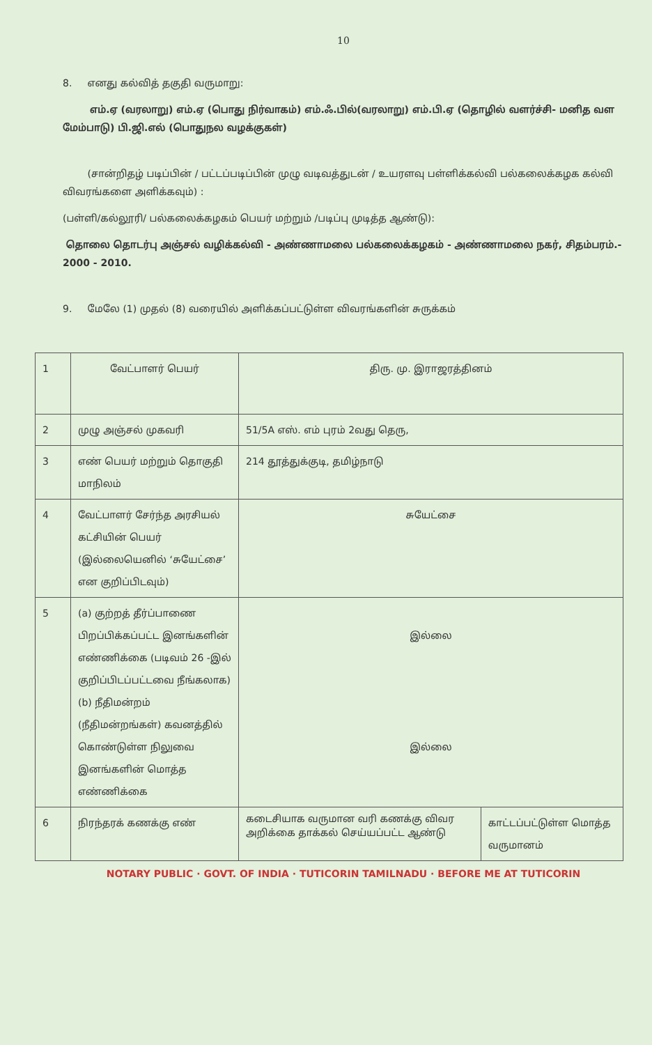10
8. எனது கல்வித் தகுதி வருமாறு:
எம்.ஏ (வரலாறு) எம்.ஏ (பொது நிர்வாகம்) எம்.ஃ.பில்(வரலாறு) எம்.பி.ஏ (தொழில் வளர்ச்சி- மனித வள மேம்பாடு) பி.ஜி.எல் (பொதுநல வழக்குகள்)
(சான்றிதழ் படிப்பின் / பட்டப்படிப்பின் முழு வடிவத்துடன் / உயரளவு பள்ளிக்கல்வி பல்கலைக்கழக கல்வி விவரங்களை அளிக்கவும்) :
(பள்ளி/கல்லூரி/ பல்கலைக்கழகம் பெயர் மற்றும் /படிப்பு முடித்த ஆண்டு):
தொலை தொடர்பு அஞ்சல் வழிக்கல்வி - அண்ணாமலை பல்கலைக்கழகம் - அண்ணாமலை நகர், சிதம்பரம்.- 2000 - 2010.
9. மேலே (1) முதல் (8) வரையில் அளிக்கப்பட்டுள்ள விவரங்களின் சுருக்கம்
| 1 | வேட்பாளர் பெயர் | திரு. மு. இராஜரத்தினம் | |
| 2 | முழு அஞ்சல் முகவரி | 51/5A எஸ். எம் புரம் 2வது தெரு, | |
| 3 | எண் பெயர் மற்றும் தொகுதி மாநிலம் | 214 தூத்துக்குடி, தமிழ்நாடு | |
| 4 | வேட்பாளர் சேர்ந்த அரசியல் கட்சியின் பெயர் (இல்லையெனில் ‘சுயேட்சை’ என குறிப்பிடவும்) | சுயேட்சை | |
| 5 | (a) குற்றத் தீர்ப்பாணை பிறப்பிக்கப்பட்ட இனங்களின் எண்ணிக்கை (படிவம் 26 -இல் குறிப்பிடப்பட்டவை நீங்கலாக) (b) நீதிமன்றம் (நீதிமன்றங்கள்) கவனத்தில் கொண்டுள்ள நிலுவை இனங்களின் மொத்த எண்ணிக்கை | இல்லை இல்லை | |
| 6 | நிரந்தரக் கணக்கு எண் | கடைசியாக வருமான வரி கணக்கு விவர அறிக்கை தாக்கல் செய்யப்பட்ட ஆண்டு | காட்டப்பட்டுள்ள மொத்த வருமானம் |
NOTARY PUBLIC · GOVT. OF INDIA · TUTICORIN TAMILNADU · BEFORE ME AT TUTICORIN